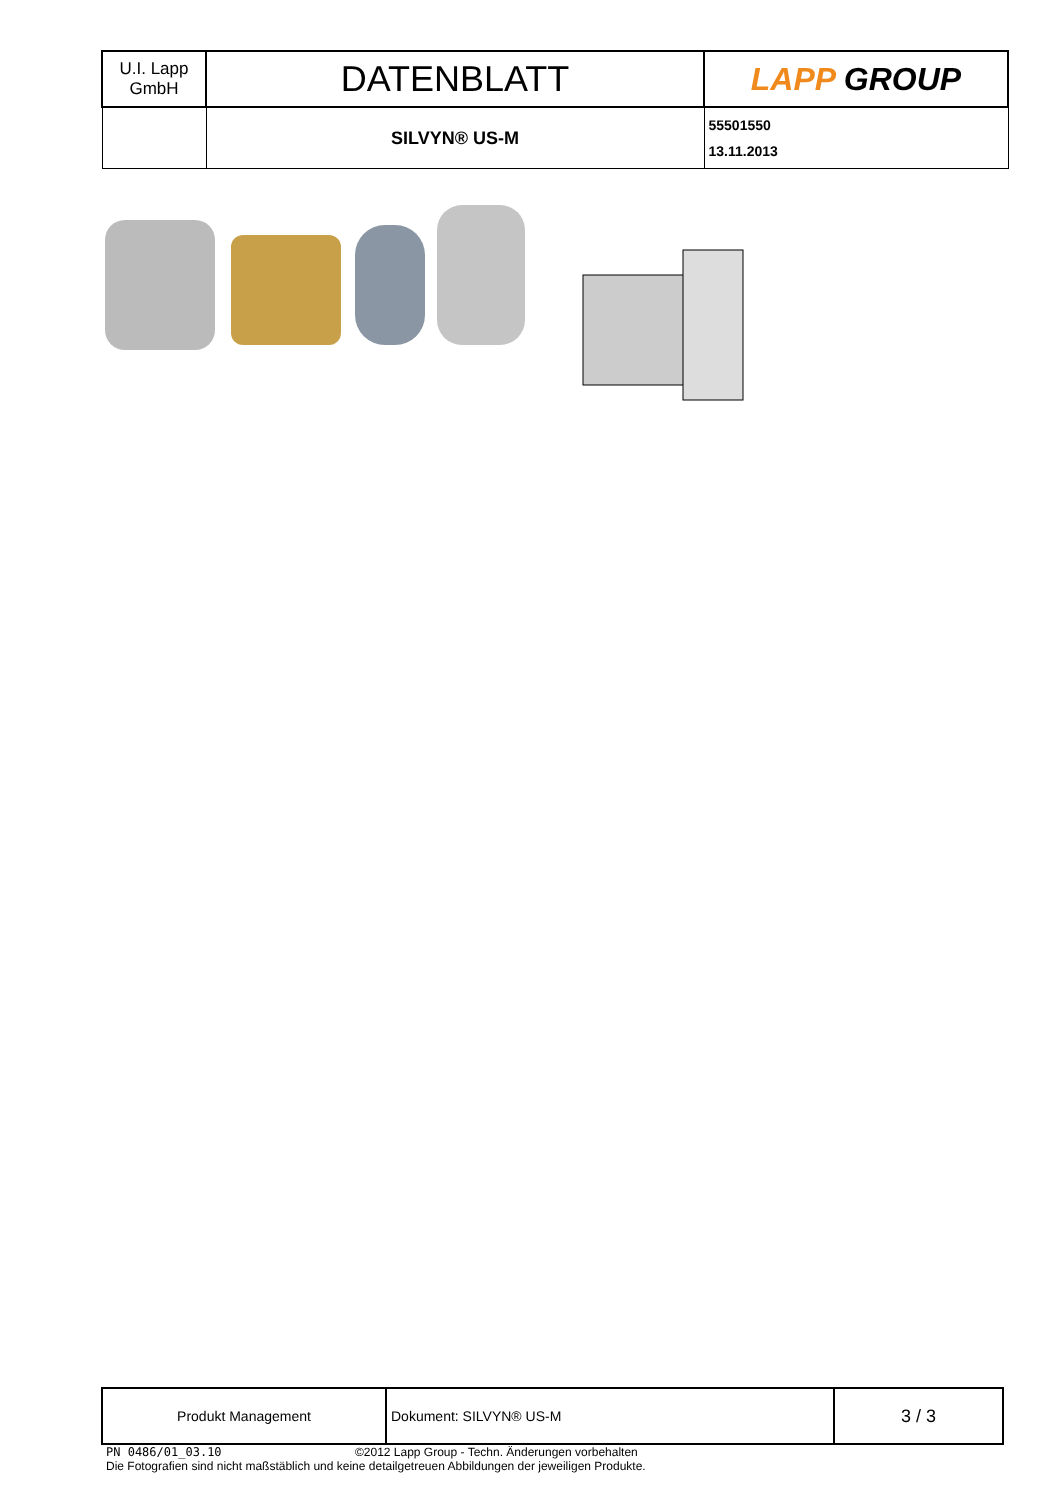| U.I. Lapp GmbH | DATENBLATT | LAPP GROUP |
| | SILVYN® US-M | 55501550 13.11.2013 |
| Produkt Management | Dokument: SILVYN® US-M | 3 / 3 |
PN 0486/01_03.10 ©2012 Lapp Group - Techn. Änderungen vorbehalten
Die Fotografien sind nicht maßstäblich und keine detailgetreuen Abbildungen der jeweiligen Produkte.